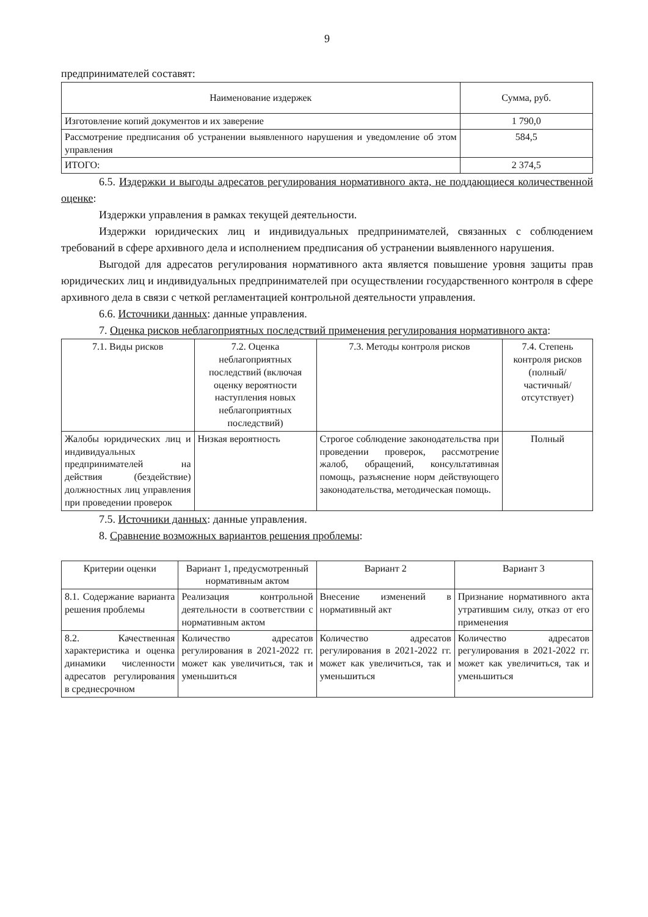9
предпринимателей составят:
| Наименование издержек | Сумма, руб. |
| --- | --- |
| Изготовление копий документов и их заверение | 1 790,0 |
| Рассмотрение предписания об устранении выявленного нарушения и уведомление об этом управления | 584,5 |
| ИТОГО: | 2 374,5 |
6.5. Издержки и выгоды адресатов регулирования нормативного акта, не поддающиеся количественной оценке:
Издержки управления в рамках текущей деятельности.
Издержки юридических лиц и индивидуальных предпринимателей, связанных с соблюдением требований в сфере архивного дела и исполнением предписания об устранении выявленного нарушения.
Выгодой для адресатов регулирования нормативного акта является повышение уровня защиты прав юридических лиц и индивидуальных предпринимателей при осуществлении государственного контроля в сфере архивного дела в связи с четкой регламентацией контрольной деятельности управления.
6.6. Источники данных: данные управления.
7. Оценка рисков неблагоприятных последствий применения регулирования нормативного акта:
| 7.1. Виды рисков | 7.2. Оценка неблагоприятных последствий (включая оценку вероятности наступления новых неблагоприятных последствий) | 7.3. Методы контроля рисков | 7.4. Степень контроля рисков (полный/ частичный/ отсутствует) |
| --- | --- | --- | --- |
| Жалобы юридических лиц и индивидуальных предпринимателей на действия (бездействие) должностных лиц управления при проведении проверок | Низкая вероятность | Строгое соблюдение законодательства при проведении проверок, рассмотрение жалоб, обращений, консультативная помощь, разъяснение норм действующего законодательства, методическая помощь. | Полный |
7.5. Источники данных: данные управления.
8. Сравнение возможных вариантов решения проблемы:
| Критерии оценки | Вариант 1, предусмотренный нормативным актом | Вариант 2 | Вариант 3 |
| --- | --- | --- | --- |
| 8.1. Содержание варианта решения проблемы | Реализация контрольной деятельности в соответствии с нормативным актом | Внесение изменений в нормативный акт | Признание нормативного акта утратившим силу, отказ от его применения |
| 8.2. Качественная характеристика и оценка динамики численности адресатов регулирования в среднесрочном | Количество адресатов регулирования в 2021-2022 гг. может как увеличиться, так и уменьшиться | Количество адресатов регулирования в 2021-2022 гг. может как увеличиться, так и уменьшиться | Количество адресатов регулирования в 2021-2022 гг. может как увеличиться, так и уменьшиться |